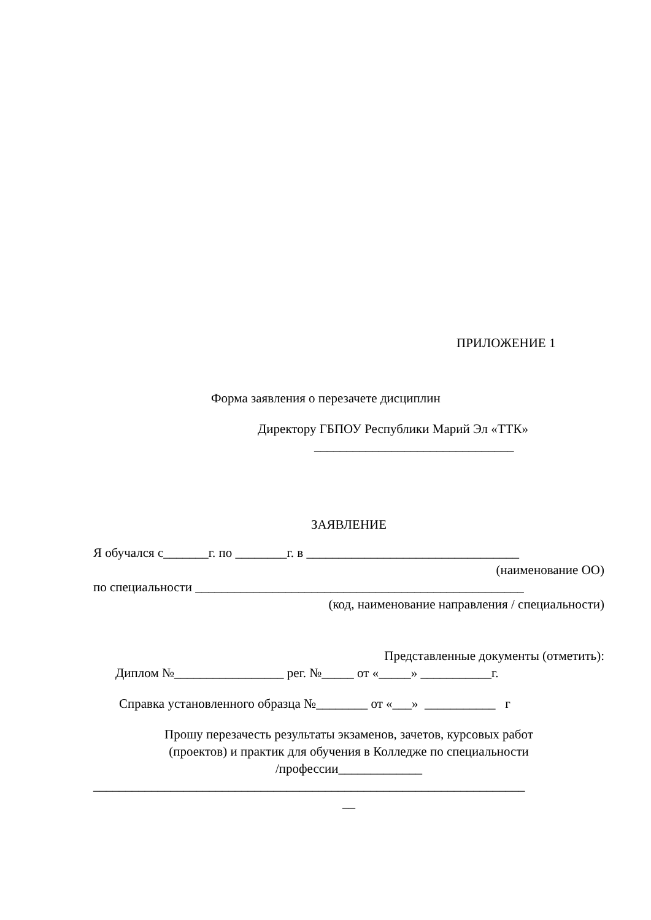ПРИЛОЖЕНИЕ 1
Форма заявления о перезачете дисциплин
Директору ГБПОУ Республики Марий Эл «ТТК»
_______________________________
ЗАЯВЛЕНИЕ
Я обучался с_______г. по ________г. в _________________________________
(наименование ОО)
по специальности ___________________________________________________
(код, наименование направления / специальности)
Представленные документы (отметить):
Диплом №_________________ рег. №_____ от «_____» ___________г.
Справка установленного образца №________ от «___» ___________ г
Прошу перезачесть результаты экзаменов, зачетов, курсовых работ
(проектов) и практик для обучения в Колледже по специальности
/профессии_____________
___________________________________________________________________
__